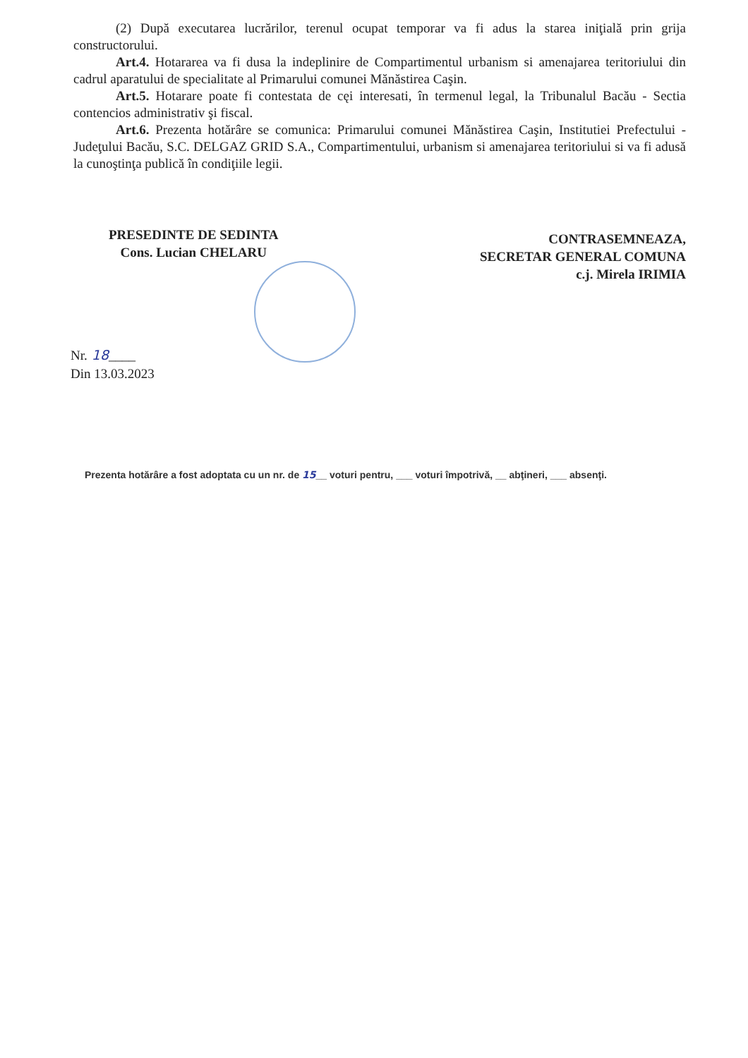(2) După executarea lucrărilor, terenul ocupat temporar va fi adus la starea iniţială prin grija constructorului.
Art.4. Hotararea va fi dusa la indeplinire de Compartimentul urbanism si amenajarea teritoriului din cadrul aparatului de specialitate al Primarului comunei Mănăstirea Caşin.
Art.5. Hotarare poate fi contestata de cęi interesati, în termenul legal, la Tribunalul Bacău - Sectia contencios administrativ şi fiscal.
Art.6. Prezenta hotărâre se comunica: Primarului comunei Mănăstirea Caşin, Institutiei Prefectului - Judeţului Bacău, S.C. DELGAZ GRID S.A., Compartimentului, urbanism si amenajarea teritoriului si va fi adusă la cunoştinţa publică în condiţiile legii.
PRESEDINTE DE SEDINTA
Cons. Lucian CHELARU
CONTRASEMNEAZA,
SECRETAR GENERAL COMUNA
c.j. Mirela IRIMIA
Nr. 18____
Din 13.03.2023
Prezenta hotărâre a fost adoptata cu un nr. de 15__ voturi pentru, ___ voturi împotrivă, __ abţineri, ___ absenţi.